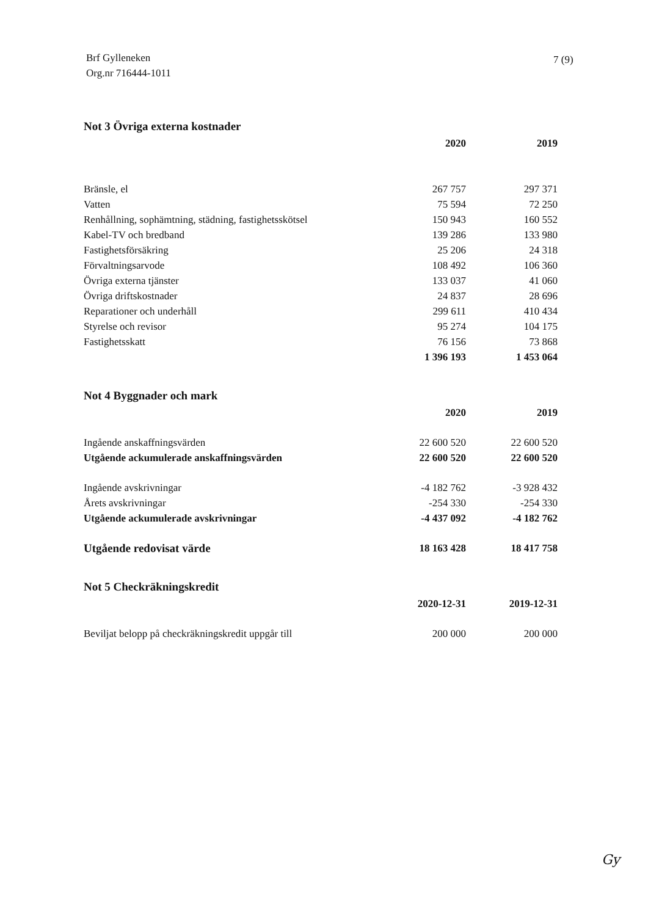Brf Gylleneken
Org.nr 716444-1011
7 (9)
Not 3 Övriga externa kostnader
| | 2020 | 2019 |
| Bränsle, el | 267 757 | 297 371 |
| Vatten | 75 594 | 72 250 |
| Renhållning, sophämtning, städning, fastighetsskötsel | 150 943 | 160 552 |
| Kabel-TV och bredband | 139 286 | 133 980 |
| Fastighetsförsäkring | 25 206 | 24 318 |
| Förvaltningsarvode | 108 492 | 106 360 |
| Övriga externa tjänster | 133 037 | 41 060 |
| Övriga driftskostnader | 24 837 | 28 696 |
| Reparationer och underhåll | 299 611 | 410 434 |
| Styrelse och revisor | 95 274 | 104 175 |
| Fastighetsskatt | 76 156 | 73 868 |
| | 1 396 193 | 1 453 064 |
Not 4 Byggnader och mark
| | 2020 | 2019 |
| Ingående anskaffningsvärden | 22 600 520 | 22 600 520 |
| Utgående ackumulerade anskaffningsvärden | 22 600 520 | 22 600 520 |
| Ingående avskrivningar | -4 182 762 | -3 928 432 |
| Årets avskrivningar | -254 330 | -254 330 |
| Utgående ackumulerade avskrivningar | -4 437 092 | -4 182 762 |
| Utgående redovisat värde | 18 163 428 | 18 417 758 |
Not 5 Checkräkningskredit
| | 2020-12-31 | 2019-12-31 |
| Beviljat belopp på checkräkningskredit uppgår till | 200 000 | 200 000 |
Gy